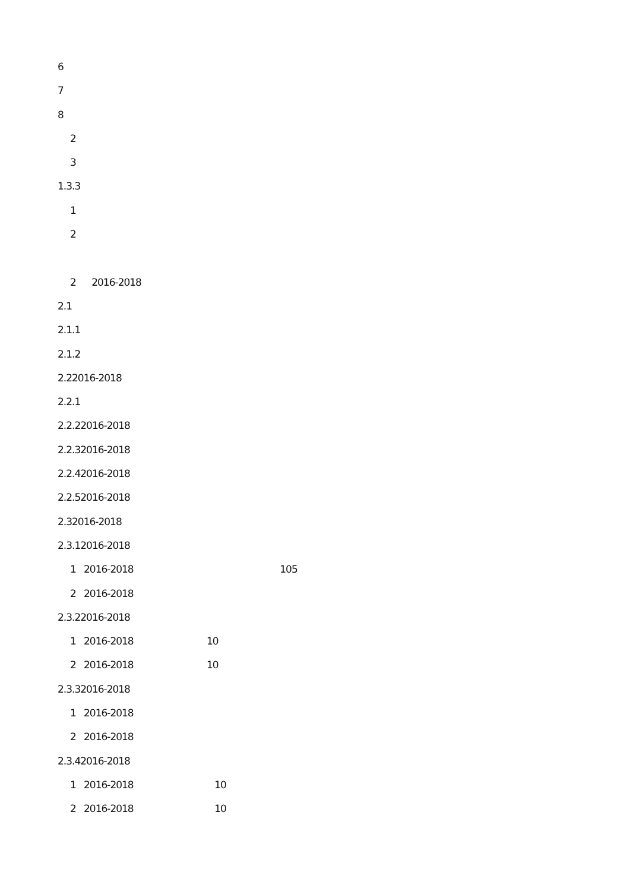6
7
8
2
3
1.3.3
1
2
2 2016-2018
2.1
2.1.1
2.1.2
2.22016-2018
2.2.1
2.2.22016-2018
2.2.32016-2018
2.2.42016-2018
2.2.52016-2018
2.32016-2018
2.3.12016-2018
1 2016-2018 105
2 2016-2018
2.3.22016-2018
1 2016-2018 10
2 2016-2018 10
2.3.32016-2018
1 2016-2018
2 2016-2018
2.3.42016-2018
1 2016-2018 10
2 2016-2018 10